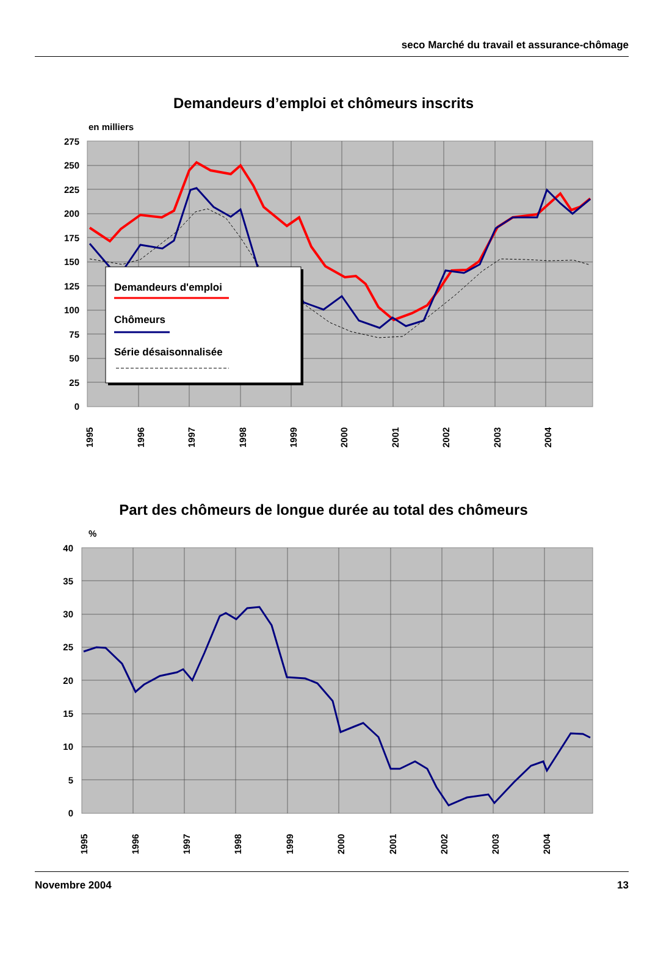seco Marché du travail et assurance-chômage
Demandeurs d’emploi et chômeurs inscrits
en milliers
0
25
50
75
100
125
150
175
200
225
250
275
Demandeurs d'emploi
Chômeurs
Série désaisonnalisée
1995
1996
1997
1998
1999
2000
2001
2002
2003
2004
Part des chômeurs de longue durée au total des chômeurs
%
0
5
10
15
20
25
30
35
40
1995
1996
1997
1998
1999
2000
2001
2002
2003
2004
Novembre 2004 13